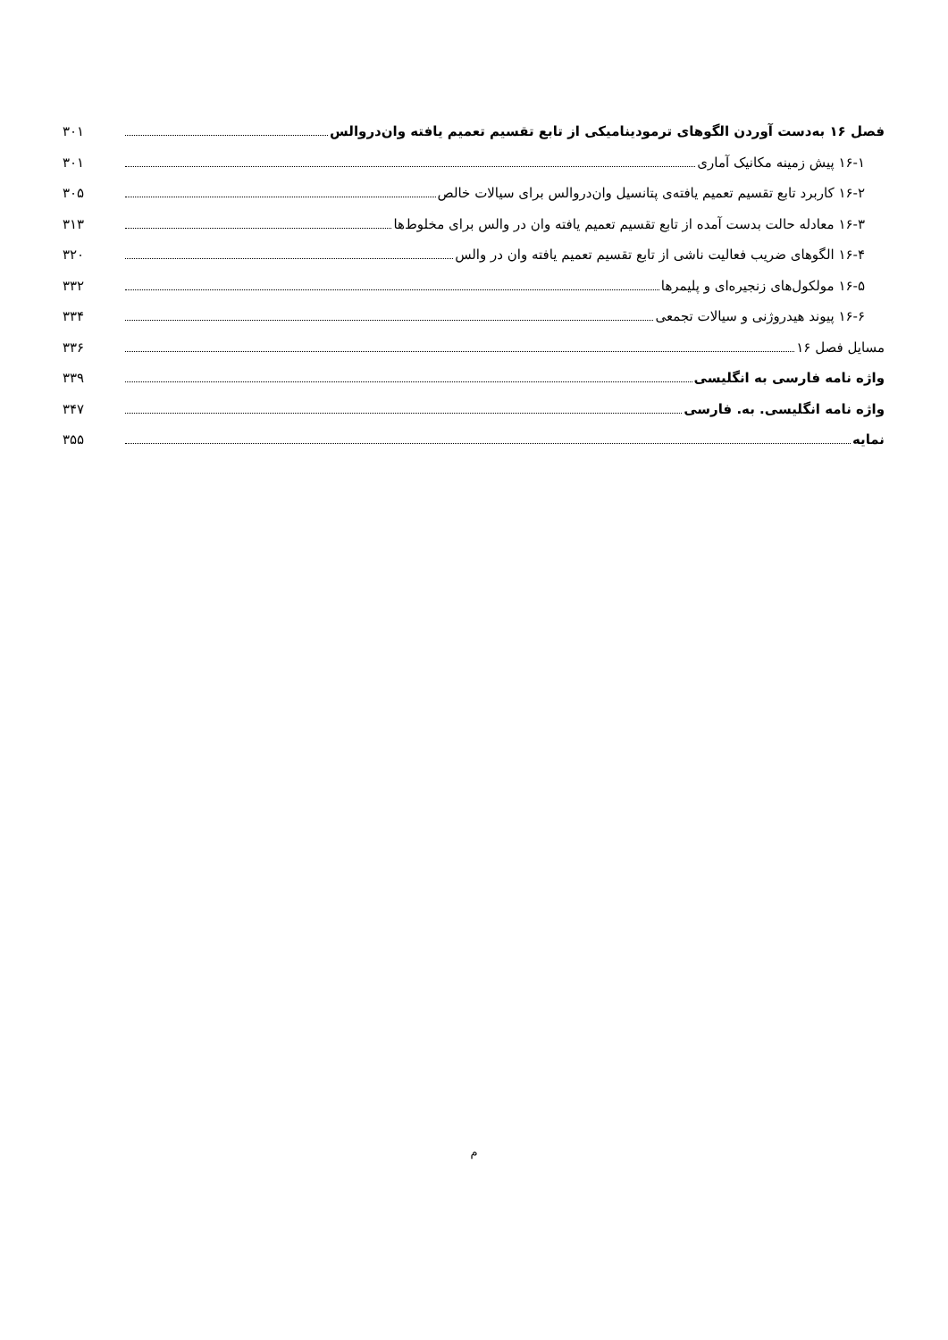فصل ۱۶ به‌دست آوردن الگوهای ترمودینامیکی از تابع تقسیم تعمیم یافته وان‌دروالس ۳۰۱
۱۶-۱ پیش زمینه مکانیک آماری ۳۰۱
۱۶-۲ کاربرد تابع تقسیم تعمیم یافته‌ی پتانسیل وان‌دروالس برای سیالات خالص ۳۰۵
۱۶-۳ معادله حالت بدست آمده از تابع تقسیم تعمیم یافته وان در والس برای مخلوط‌ها ۳۱۳
۱۶-۴ الگوهای ضریب فعالیت ناشی از تابع تقسیم تعمیم یافته وان در والس ۳۲۰
۱۶-۵ مولکول‌های زنجیره‌ای و پلیمرها ۳۳۲
۱۶-۶ پیوند هیدروژنی و سیالات تجمعی ۳۳۴
مسایل فصل ۱۶ ۳۳۶
واژه نامه فارسی به انگلیسی ۳۳۹
واژه نامه انگلیسی. به. فارسی ۳۴۷
نمایه ۳۵۵
م